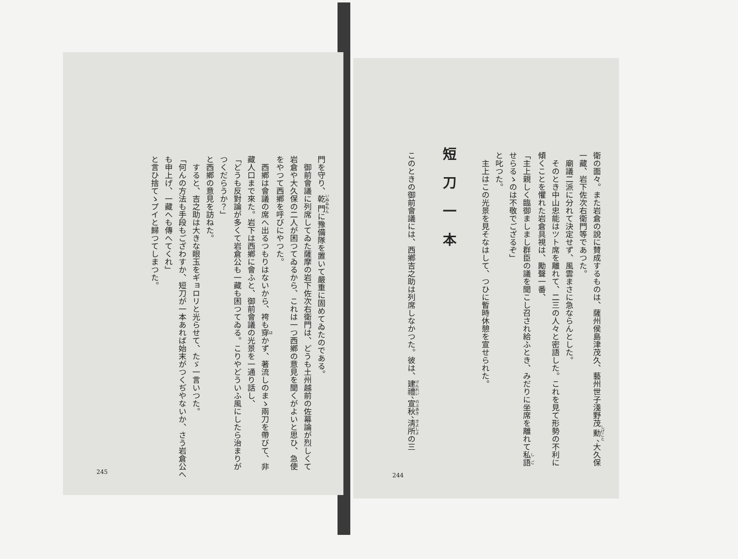衛の面々。また岩倉の說に賛成するものは、薩州侯島津茂久、藝州世子淺野茂勳、大久保
一藏、岩下佐次右衛門等であつた。
　廟議二派に分れて決定せず、風雲まさに急ならんとした。
　そのとき中山忠能はツト席を離れて、二三の人々と密語した。これを見て形勢の不利に
傾くことを懼れた岩倉具視は、勵聲一番、
「主上親しく臨御ましまし群臣の議を聞こし召され給ふとき、みだりに坐席を離れて私語
せらるゝのは不敬でござるぞ」
と叱つた。
　主上はこの光景を見そなはして、つひに暫時休憩を宣せられた。
短刀一本
このときの御前會議には、西鄕吉之助は列席しなかつた。彼は、建禮、宣秋、淸所の三
244
門を守り、乾門に豫備隊を置いて嚴重に固めてゐたのである。
　御前會議に列席してゐた薩摩の岩下佐次右衛門は、どうも土州越前の佐幕論が烈しくて
岩倉や大久保の二人が困つてゐるから、これは一つ西鄕の意見を聞くがよいと思ひ、急使
をやつて西鄕を呼びにやつた。
　西鄕は會議の席へ出るつもりはないから、袴も穿かず、著流しのまゝ兩刀を帶びて、非
藏人口まで來た。岩下は西鄕に會ふと、御前會議の光景を一通り話し、
「どうも反對論が多くて岩倉公も一藏も困つてゐる。こりやどういふ風にしたら治まりが
つくだらうか？」
と西鄕の意見を訪ねた。
　すると、吉之助は大きな眼玉をギョロリと光らせて、たゞ一言いつた。
「何んの方法も手段もござわすか、短刀が一本あれば始末がつくぢやないか、さう岩倉公へ
も申上げ、一藏へも傳へてくれ」
と言ひ捨てゝプイと歸つてしまつた。
245